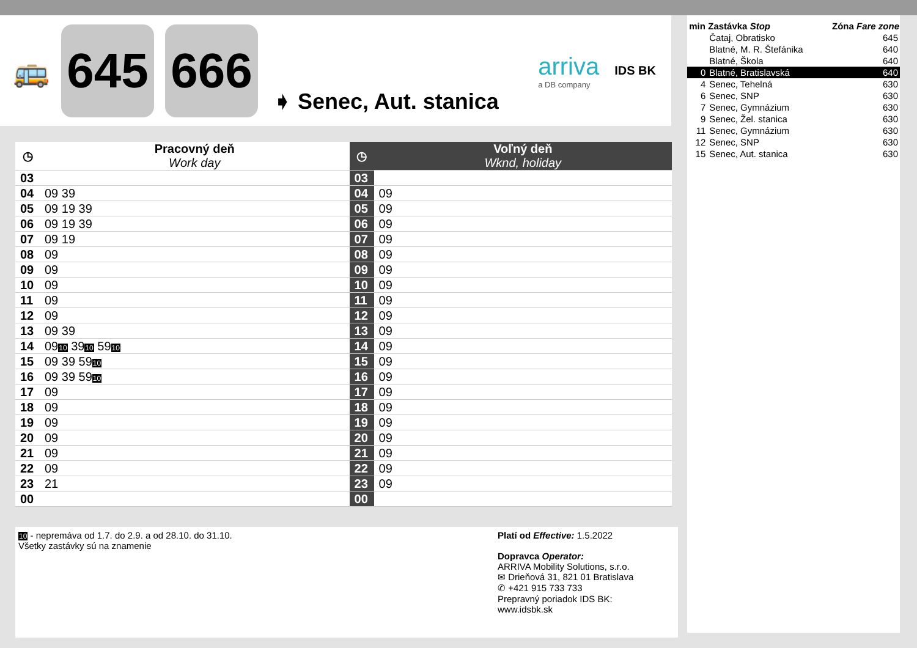🚌
645 666
➧ Senec, Aut. stanica
arriva
a DB company
IDS BK
| ◷ | Pracovný deň Work day | ◷ | Voľný deň Wknd, holiday |
| --- | --- | --- | --- |
| 03 | | 03 | |
| 04 | 09 39 | 04 | 09 |
| 05 | 09 19 39 | 05 | 09 |
| 06 | 09 19 39 | 06 | 09 |
| 07 | 09 19 | 07 | 09 |
| 08 | 09 | 08 | 09 |
| 09 | 09 | 09 | 09 |
| 10 | 09 | 10 | 09 |
| 11 | 09 | 11 | 09 |
| 12 | 09 | 12 | 09 |
| 13 | 09 39 | 13 | 09 |
| 14 | 09 10 39 10 59 10 | 14 | 09 |
| 15 | 09 39 59 10 | 15 | 09 |
| 16 | 09 39 59 10 | 16 | 09 |
| 17 | 09 | 17 | 09 |
| 18 | 09 | 18 | 09 |
| 19 | 09 | 19 | 09 |
| 20 | 09 | 20 | 09 |
| 21 | 09 | 21 | 09 |
| 22 | 09 | 22 | 09 |
| 23 | 21 | 23 | 09 |
| 00 | | 00 | |
| min | Zastávka Stop | Zóna Fare zone |
| --- | --- | --- |
| | Čataj, Obratisko | 645 |
| | Blatné, M. R. Štefánika | 640 |
| | Blatné, Škola | 640 |
| 0 | Blatné, Bratislavská | 640 |
| 4 | Senec, Tehelná | 630 |
| 6 | Senec, SNP | 630 |
| 7 | Senec, Gymnázium | 630 |
| 9 | Senec, Žel. stanica | 630 |
| 11 | Senec, Gymnázium | 630 |
| 12 | Senec, SNP | 630 |
| 15 | Senec, Aut. stanica | 630 |
10 - nepremáva od 1.7. do 2.9. a od 28.10. do 31.10.
Všetky zastávky sú na znamenie
Platí od Effective: 1.5.2022
Dopravca Operator:
ARRIVA Mobility Solutions, s.r.o.
✉ Drieňová 31, 821 01 Bratislava
✆ +421 915 733 733
Prepravný poriadok IDS BK:
www.idsbk.sk